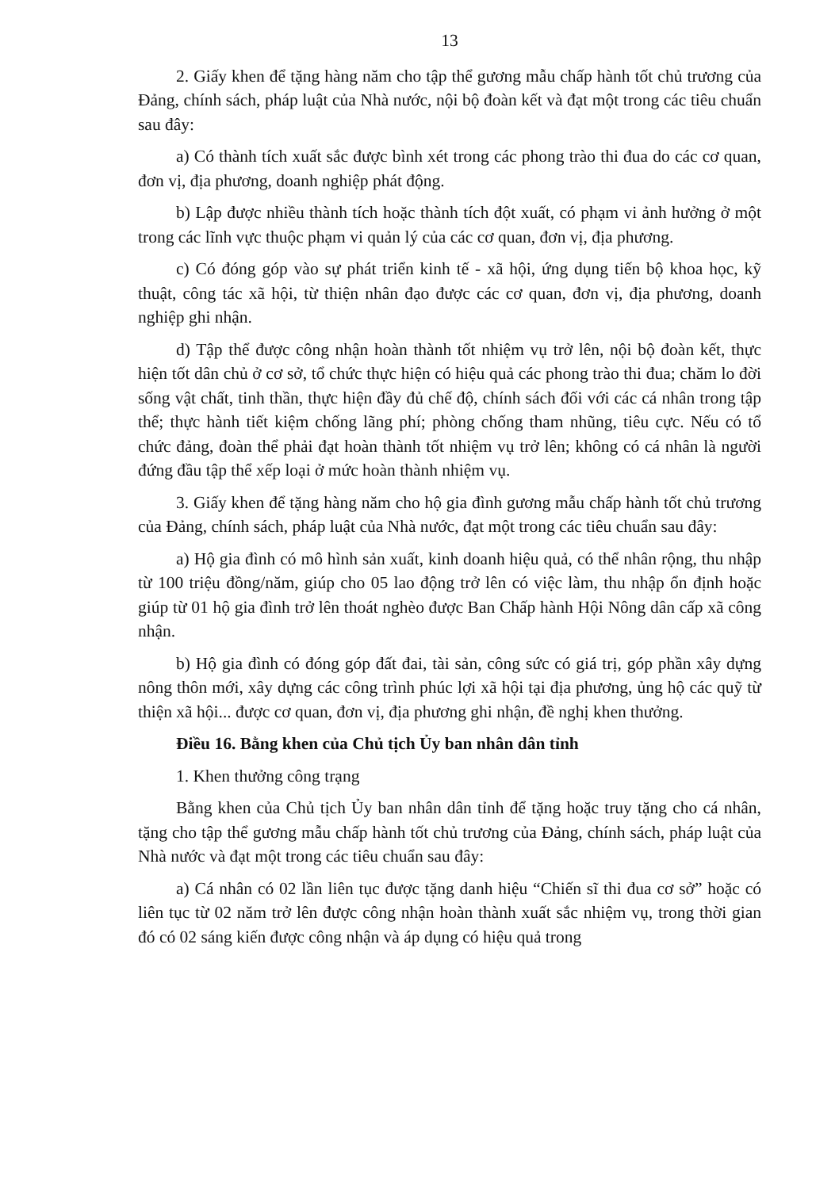13
2. Giấy khen để tặng hàng năm cho tập thể gương mẫu chấp hành tốt chủ trương của Đảng, chính sách, pháp luật của Nhà nước, nội bộ đoàn kết và đạt một trong các tiêu chuẩn sau đây:
a) Có thành tích xuất sắc được bình xét trong các phong trào thi đua do các cơ quan, đơn vị, địa phương, doanh nghiệp phát động.
b) Lập được nhiều thành tích hoặc thành tích đột xuất, có phạm vi ảnh hưởng ở một trong các lĩnh vực thuộc phạm vi quản lý của các cơ quan, đơn vị, địa phương.
c) Có đóng góp vào sự phát triển kinh tế - xã hội, ứng dụng tiến bộ khoa học, kỹ thuật, công tác xã hội, từ thiện nhân đạo được các cơ quan, đơn vị, địa phương, doanh nghiệp ghi nhận.
d) Tập thể được công nhận hoàn thành tốt nhiệm vụ trở lên, nội bộ đoàn kết, thực hiện tốt dân chủ ở cơ sở, tổ chức thực hiện có hiệu quả các phong trào thi đua; chăm lo đời sống vật chất, tinh thần, thực hiện đầy đủ chế độ, chính sách đối với các cá nhân trong tập thể; thực hành tiết kiệm chống lãng phí; phòng chống tham nhũng, tiêu cực. Nếu có tổ chức đảng, đoàn thể phải đạt hoàn thành tốt nhiệm vụ trở lên; không có cá nhân là người đứng đầu tập thể xếp loại ở mức hoàn thành nhiệm vụ.
3. Giấy khen để tặng hàng năm cho hộ gia đình gương mẫu chấp hành tốt chủ trương của Đảng, chính sách, pháp luật của Nhà nước, đạt một trong các tiêu chuẩn sau đây:
a) Hộ gia đình có mô hình sản xuất, kinh doanh hiệu quả, có thể nhân rộng, thu nhập từ 100 triệu đồng/năm, giúp cho 05 lao động trở lên có việc làm, thu nhập ổn định hoặc giúp từ 01 hộ gia đình trở lên thoát nghèo được Ban Chấp hành Hội Nông dân cấp xã công nhận.
b) Hộ gia đình có đóng góp đất đai, tài sản, công sức có giá trị, góp phần xây dựng nông thôn mới, xây dựng các công trình phúc lợi xã hội tại địa phương, ủng hộ các quỹ từ thiện xã hội... được cơ quan, đơn vị, địa phương ghi nhận, đề nghị khen thưởng.
Điều 16. Bằng khen của Chủ tịch Ủy ban nhân dân tỉnh
1. Khen thưởng công trạng
Bằng khen của Chủ tịch Ủy ban nhân dân tỉnh để tặng hoặc truy tặng cho cá nhân, tặng cho tập thể gương mẫu chấp hành tốt chủ trương của Đảng, chính sách, pháp luật của Nhà nước và đạt một trong các tiêu chuẩn sau đây:
a) Cá nhân có 02 lần liên tục được tặng danh hiệu “Chiến sĩ thi đua cơ sở” hoặc có liên tục từ 02 năm trở lên được công nhận hoàn thành xuất sắc nhiệm vụ, trong thời gian đó có 02 sáng kiến được công nhận và áp dụng có hiệu quả trong